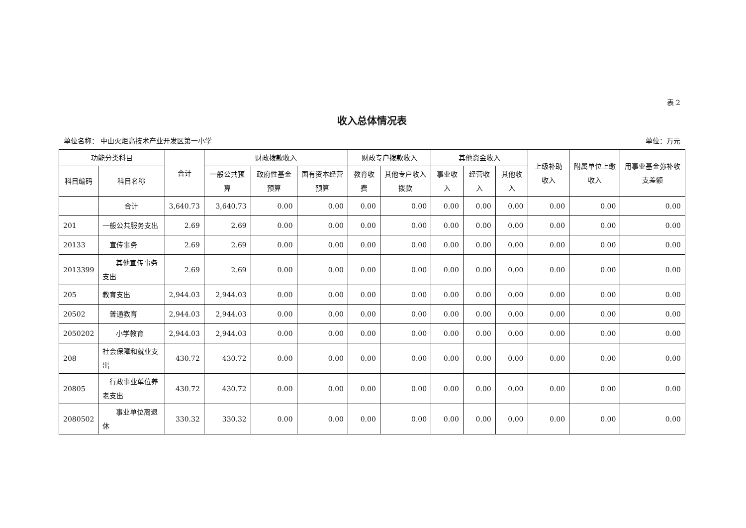表 2
收入总体情况表
单位名称： 中山火炬高技术产业开发区第一小学 单位：万元
| 功能分类科目 | | 合计 | 财政拨款收入 | | | 财政专户拨款收入 | | 其他资金收入 | | | 上级补助收入 | 附属单位上缴收入 | 用事业基金弥补收支差额 |
| --- | --- | --- | --- | --- | --- | --- | --- | --- | --- | --- | --- | --- | --- |
| 科目编码 | 科目名称 | | 一般公共预算 | 政府性基金预算 | 国有资本经营预算 | 教育收费 | 其他专户收入拨款 | 事业收入 | 经营收入 | 其他收入 | | | |
| | 合计 | 3,640.73 | 3,640.73 | 0.00 | 0.00 | 0.00 | 0.00 | 0.00 | 0.00 | 0.00 | 0.00 | 0.00 | 0.00 |
| 201 | 一般公共服务支出 | 2.69 | 2.69 | 0.00 | 0.00 | 0.00 | 0.00 | 0.00 | 0.00 | 0.00 | 0.00 | 0.00 | 0.00 |
| 20133 | 宣传事务 | 2.69 | 2.69 | 0.00 | 0.00 | 0.00 | 0.00 | 0.00 | 0.00 | 0.00 | 0.00 | 0.00 | 0.00 |
| 2013399 | 其他宣传事务支出 | 2.69 | 2.69 | 0.00 | 0.00 | 0.00 | 0.00 | 0.00 | 0.00 | 0.00 | 0.00 | 0.00 | 0.00 |
| 205 | 教育支出 | 2,944.03 | 2,944.03 | 0.00 | 0.00 | 0.00 | 0.00 | 0.00 | 0.00 | 0.00 | 0.00 | 0.00 | 0.00 |
| 20502 | 普通教育 | 2,944.03 | 2,944.03 | 0.00 | 0.00 | 0.00 | 0.00 | 0.00 | 0.00 | 0.00 | 0.00 | 0.00 | 0.00 |
| 2050202 | 小学教育 | 2,944.03 | 2,944.03 | 0.00 | 0.00 | 0.00 | 0.00 | 0.00 | 0.00 | 0.00 | 0.00 | 0.00 | 0.00 |
| 208 | 社会保障和就业支出 | 430.72 | 430.72 | 0.00 | 0.00 | 0.00 | 0.00 | 0.00 | 0.00 | 0.00 | 0.00 | 0.00 | 0.00 |
| 20805 | 行政事业单位养老支出 | 430.72 | 430.72 | 0.00 | 0.00 | 0.00 | 0.00 | 0.00 | 0.00 | 0.00 | 0.00 | 0.00 | 0.00 |
| 2080502 | 事业单位离退休 | 330.32 | 330.32 | 0.00 | 0.00 | 0.00 | 0.00 | 0.00 | 0.00 | 0.00 | 0.00 | 0.00 | 0.00 |